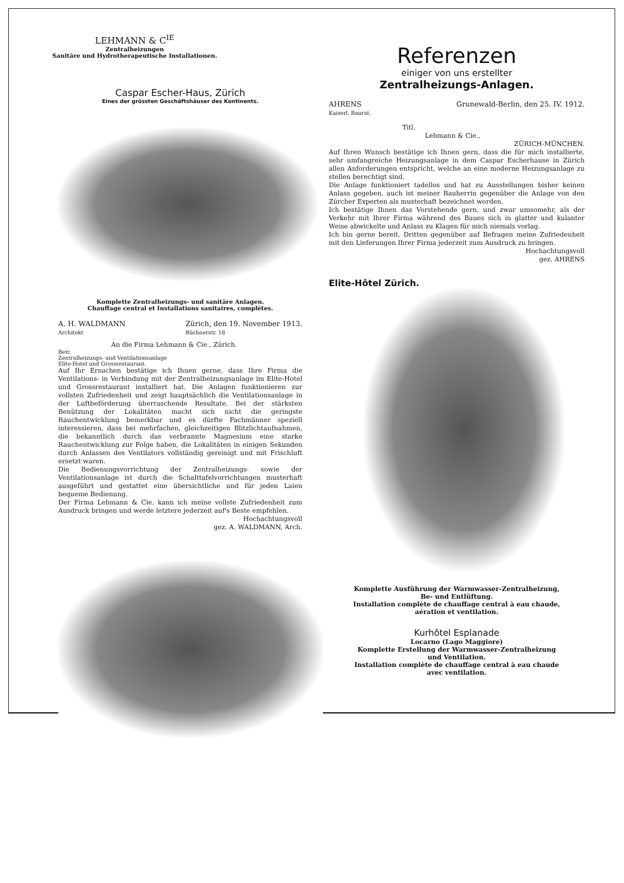LEHMANN & C<sup>IE</sup>
Zentralheizungen
Sanitäre und Hydrotherapeutische Installationen.
Caspar Escher-Haus, Zürich
Eines der grössten Geschäftshäuser des Kontinents.
Komplette Zentralheizungs- und sanitäre Anlagen.
Chauffage central et Installations sanitaires, complètes.
A. H. WALDMANN
Architekt Zürich, den 19. November 1913.
Büchnerstr. 18
An die Firma Lehmann & Cie., Zürich.
Betr.
Zentralheizungs- und Ventilationsanlage
Elite-Hotel und Grossrestaurant.
Auf Ihr Ersuchen bestätige ich Ihnen gerne, dass Ihre Firma die Ventilations- in Verbindung mit der Zentralheizungsanlage im Elite-Hotel und Grossrestaurant installiert hat. Die Anlagen funktionieren zur vollsten Zufriedenheit und zeigt hauptsächlich die Ventilationsanlage in der Luftbeförderung überraschende Resultate. Bei der stärksten Benützung der Lokalitäten macht sich nicht die geringste Rauchentwicklung bemerkbar und es dürfte Fachmänner speziell interessieren, dass bei mehrfachen, gleichzeitigen Blitzlichtaufnahmen, die bekanntlich durch das verbrannte Magnesium eine starke Rauchentwicklung zur Folge haben, die Lokalitäten in einigen Sekunden durch Anlassen des Ventilators vollständig gereinigt und mit Frischluft ersetzt waren.
Die Bedienungsvorrichtung der Zentralheizungs- sowie der Ventilationsanlage ist durch die Schalttafelvorrichtungen musterhaft ausgeführt und gestattet eine übersichtliche und für jeden Laien bequeme Bedienung.
Der Firma Lehmann & Cie. kann ich meine vollste Zufriedenheit zum Ausdruck bringen und werde letztere jederzeit auf's Beste empfehlen.
Hochachtungsvoll
gez. A. WALDMANN, Arch.
Referenzen
einiger von uns erstellter
Zentralheizungs-Anlagen.
AHRENS
Kaiserl. Baurat. Grunewald-Berlin, den 25. IV. 1912.
Titl.
Lehmann & Cie.,
ZÜRICH-MÜNCHEN.
Auf Ihren Wunsch bestätige ich Ihnen gern, dass die für mich installierte, sehr umfangreiche Heizungsanlage in dem Caspar Escherhause in Zürich allen Anforderungen entspricht, welche an eine moderne Heizungsanlage zu stellen berechtigt sind.
Die Anlage funktioniert tadellos und hat zu Ausstellungen bisher keinen Anlass gegeben, auch ist meiner Bauherrin gegenüber die Anlage von den Zürcher Experten als musterhaft bezeichnet worden.
Ich bestätige Ihnen das Vorstehende gern, und zwar umsomehr, als der Verkehr mit Ihrer Firma während des Baues sich in glatter und kulanter Weise abwickelte und Anlass zu Klagen für mich niemals vorlag.
Ich bin gerne bereit, Dritten gegenüber auf Befragen meine Zufriedenheit mit den Lieferungen Ihrer Firma jederzeit zum Ausdruck zu bringen.
Hochachtungsvoll
gez. AHRENS
Elite-Hôtel Zürich.
Komplette Ausführung der Warmwasser-Zentralheizung,
Be- und Entlüftung.
Installation complète de chauffage central à eau chaude,
aération et ventilation.
Kurhôtel Esplanade
Locarno (Lago Maggiore)
Komplette Erstellung der Warmwasser-Zentralheizung
und Ventilation.
Installation complète de chauffage central à eau chaude
avec ventilation.